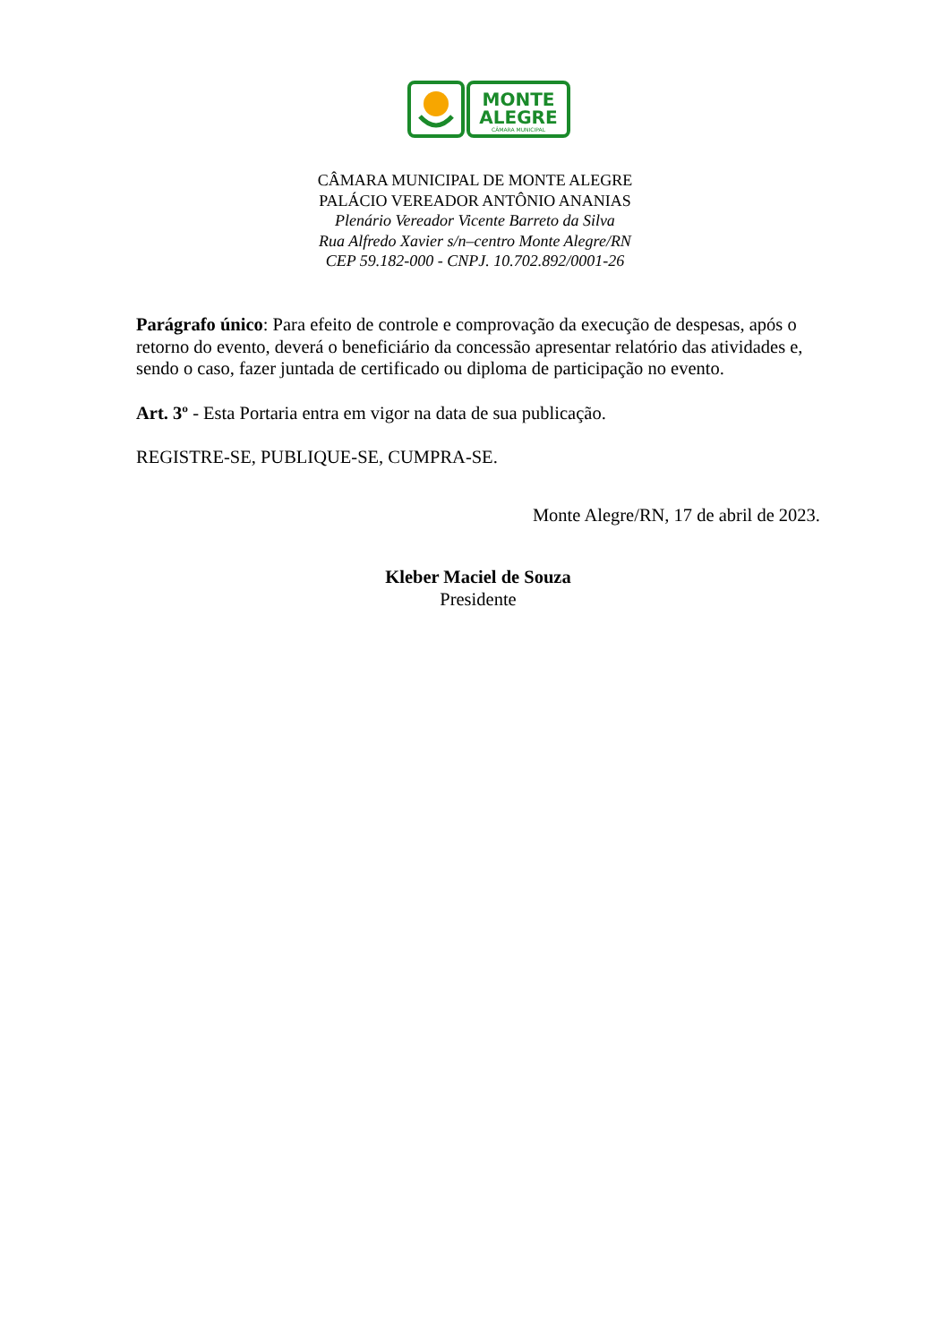MONTE
ALEGRE
CÂMARA MUNICIPAL
CÂMARA MUNICIPAL DE MONTE ALEGRE
PALÁCIO VEREADOR ANTÔNIO ANANIAS
Plenário Vereador Vicente Barreto da Silva
Rua Alfredo Xavier s/n–centro Monte Alegre/RN
CEP 59.182-000 - CNPJ. 10.702.892/0001-26
Parágrafo único: Para efeito de controle e comprovação da execução de despesas, após o retorno do evento, deverá o beneficiário da concessão apresentar relatório das atividades e, sendo o caso, fazer juntada de certificado ou diploma de participação no evento.
Art. 3º - Esta Portaria entra em vigor na data de sua publicação.
REGISTRE-SE, PUBLIQUE-SE, CUMPRA-SE.
Monte Alegre/RN, 17 de abril de 2023.
Kleber Maciel de Souza
Presidente